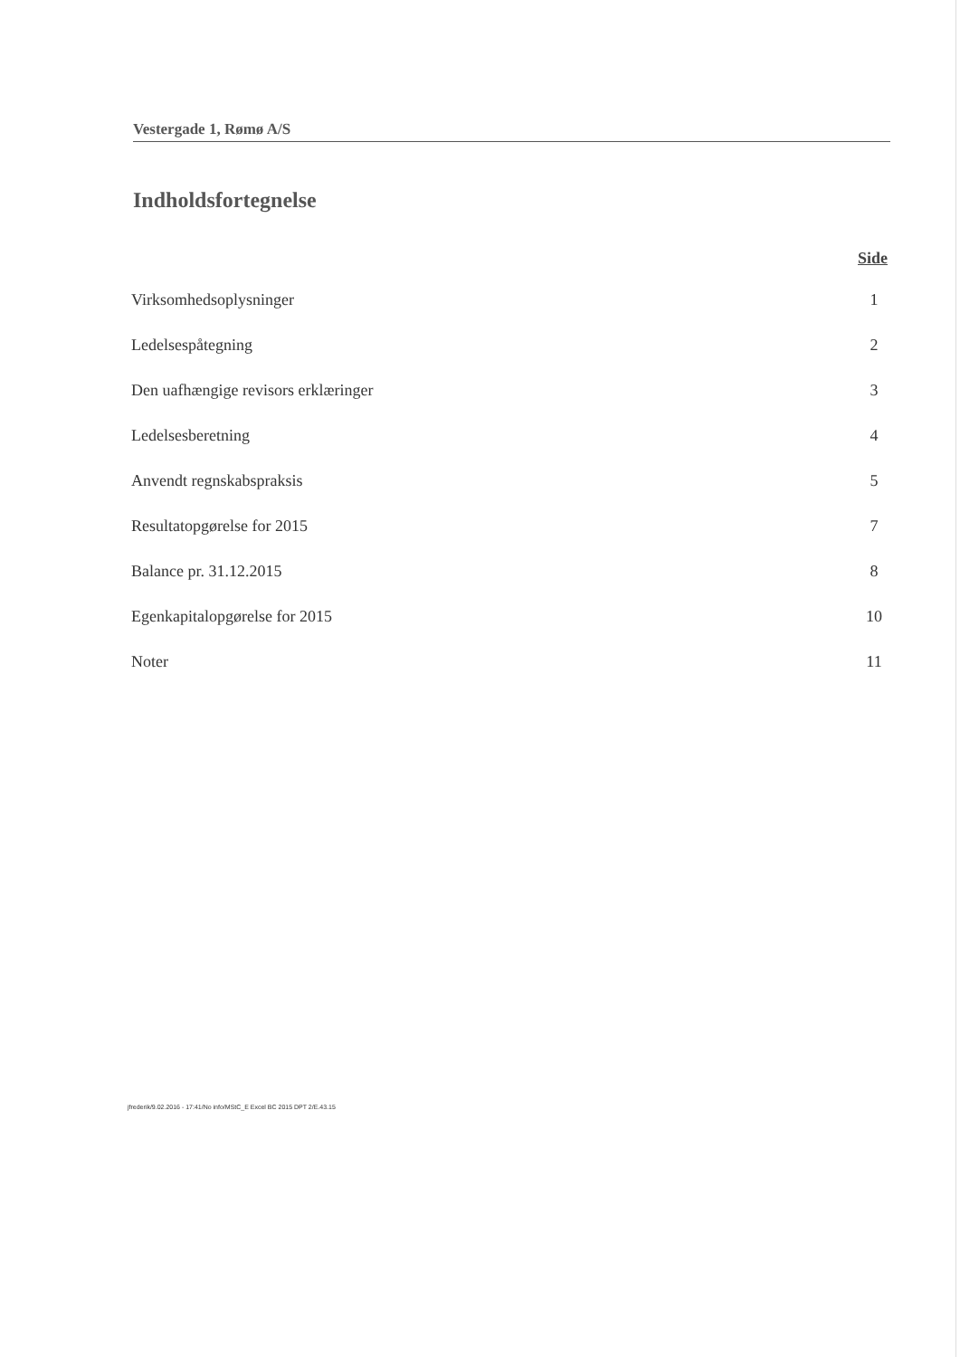Vestergade 1, Rømø A/S
Indholdsfortegnelse
Side
Virksomhedsoplysninger 1
Ledelsespåtegning 2
Den uafhængige revisors erklæringer 3
Ledelsesberetning 4
Anvendt regnskabspraksis 5
Resultatopgørelse for 2015 7
Balance pr. 31.12.2015 8
Egenkapitalopgørelse for 2015 10
Noter 11
jfrederik/9.02.2016 - 17:41/No info/MStC_E Excel BC 2015 DPT 2/E.43.15